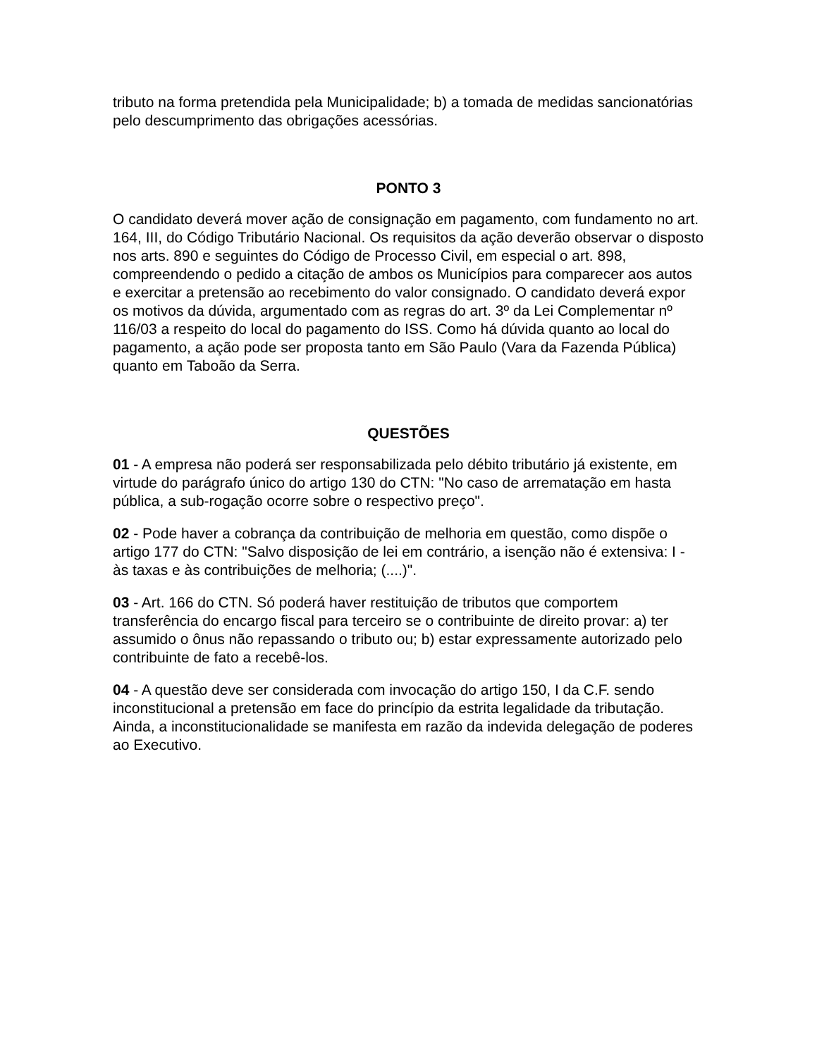tributo na forma pretendida pela Municipalidade; b) a tomada de medidas sancionatórias pelo descumprimento das obrigações acessórias.
PONTO 3
O candidato deverá mover ação de consignação em pagamento, com fundamento no art. 164, III, do Código Tributário Nacional. Os requisitos da ação deverão observar o disposto nos arts. 890 e seguintes do Código de Processo Civil, em especial o art. 898, compreendendo o pedido a citação de ambos os Municípios para comparecer aos autos e exercitar a pretensão ao recebimento do valor consignado. O candidato deverá expor os motivos da dúvida, argumentado com as regras do art. 3º da Lei Complementar nº 116/03 a respeito do local do pagamento do ISS. Como há dúvida quanto ao local do pagamento, a ação pode ser proposta tanto em São Paulo (Vara da Fazenda Pública) quanto em Taboão da Serra.
QUESTÕES
01 - A empresa não poderá ser responsabilizada pelo débito tributário já existente, em virtude do parágrafo único do artigo 130 do CTN: "No caso de arrematação em hasta pública, a sub-rogação ocorre sobre o respectivo preço".
02 - Pode haver a cobrança da contribuição de melhoria em questão, como dispõe o artigo 177 do CTN: "Salvo disposição de lei em contrário, a isenção não é extensiva: I - às taxas e às contribuições de melhoria; (....)".
03 - Art. 166 do CTN. Só poderá haver restituição de tributos que comportem transferência do encargo fiscal para terceiro se o contribuinte de direito provar: a) ter assumido o ônus não repassando o tributo ou; b) estar expressamente autorizado pelo contribuinte de fato a recebê-los.
04 - A questão deve ser considerada com invocação do artigo 150, I da C.F. sendo inconstitucional a pretensão em face do princípio da estrita legalidade da tributação. Ainda, a inconstitucionalidade se manifesta em razão da indevida delegação de poderes ao Executivo.